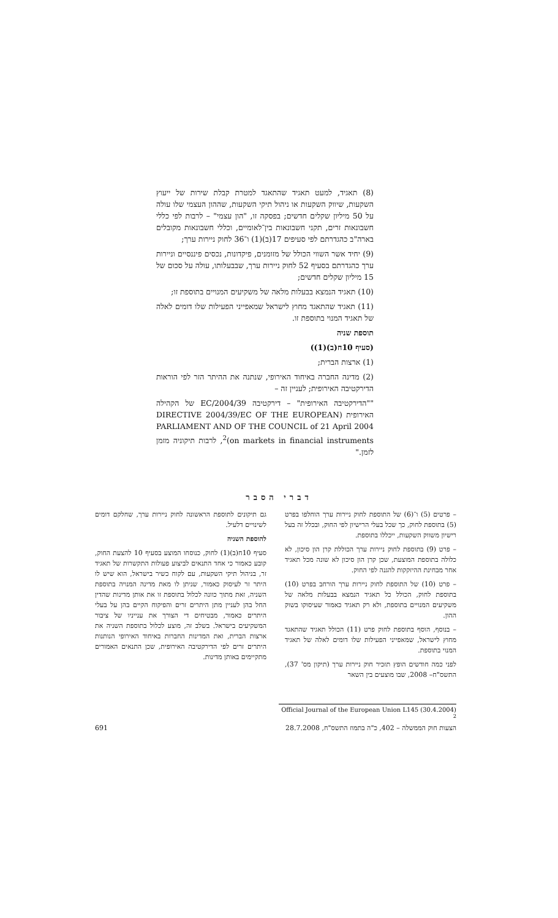(8) תאגיד, למעט תאגיד שהתאגד למטרת קבלת שירות של ייעוץ השקעות, שיווק השקעות או ניהול תיקי השקעות, שההון העצמי שלו עולה על 50 מיליון שקלים חדשים; בפסקה זו, "הון עצמי" – לרבות לפי כללי חשבונאות זרים, תקני חשבונאות בין־לאומיים, וכללי חשבונאות מקובלים בארה"ב כהגדרתם לפי סעיפים 17(ב)(1) ו־36 לחוק ניירות ערך;
(9) יחיד אשר השווי הכולל של מזומנים, פיקדונות, נכסים פיננסיים וניירות ערך כהגדרתם בסעיף 52 לחוק ניירות ערך, שבבעלותו, עולה על סכום של 15 מיליון שקלים חדשים;
(10) תאגיד הנמצא בבעלות מלאה של משקיעים המנויים בתוספת זו;
(11) תאגיד שהתאגד מחוץ לישראל שמאפייני הפעילות שלו דומים לאלה של תאגיד המנוי בתוספת זו.
תוספת שניה
(סעיף 10ח(ב)(1))
(1) ארצות הברית;
(2) מדינה החברה באיחוד האירופי, שנתנה את ההיתר הזר לפי הוראות הדירקטיבה האירופית; לעניין זה –
""הדירקטיבה האירופית" – דירקטיבה 2004/39/EC של הקהילה האירופית (DIRECTIVE 2004/39/EC OF THE EUROPEAN PARLIAMENT AND OF THE COUNCIL of 21 April 2004 on markets in financial instruments)<sup>2</sup>, לרבות תיקוניה מזמן לזמן."
דברי הסבר
– פרטים (5) ו־(6) של התוספת לחוק ניירות ערך הוחלפו בפרט (5) בתוספת לחוק, כך שכל בעלי הרישיון לפי החוק, ובכלל זה בעל רישיון משווק השקעות, ייכללו בתוספת.
– פרט (9) בתוספת לחוק ניירות ערך הכוללת קרן הון סיכון, לא כלולה בתוספת המוצעת, שכן קרן הון סיכון לא שונה מכל תאגיד אחר מבחינת ההיזקקות להגנה לפי החוק.
– פרט (10) של התוספת לחוק ניירות ערך הורחב בפרט (10) בתוספת לחוק, הכולל כל תאגיד הנמצא בבעלות מלאה של משקיעים המנויים בתוספת, ולא רק תאגיד כאמור שעיסוקו בשוק ההון.
– בנוסף, הוסף בתוספת לחוק פרט (11) הכולל תאגיד שהתאגד מחוץ לישראל, שמאפייני הפעילות שלו דומים לאלה של תאגיד המנוי בתוספת.
לפני כמה חודשים הופץ תזכיר חוק ניירות ערך (תיקון מס' 37), התשס"ח– 2008, שבו מוצעים בין השאר
גם תיקונים לתוספת הראשונה לחוק ניירות ערך, שחלקם דומים לשינויים דלעיל.
להוספת השניה
סעיף 10ח(ב)(1) לחוק, כנוסחו המוצע בסעיף 10 להצעת החוק, קובע כאמור כי אחד התנאים לביצוע פעולות התקשרות של תאגיד זר, בניהול תיקי השקעות, עם לקוח כשיר בישראל, הוא שיש לו היתר זר לעיסוק כאמור, שניתן לו מאת מדינה המנויה בתוספת השניה, זאת מתוך כוונה לכלול בתוספת זו את אותן מדינות שהדין החל בהן לעניין מתן היתרים זרים והפיקוח הקיים בהן על בעלי היתרים כאמור, מבטיחים די הצורך את ענייניו של ציבור המשקיעים בישראל. בשלב זה, מוצע לכלול בתוספת השניה את ארצות הברית, ואת המדינות החברות באיחוד האירופי הנותנות היתרים זרים לפי הדירקטיבה האירופית, שכן התנאים האמורים מתקיימים באותן מדינות.
Official Journal of the European Union L145 (30.4.2004) <sup>2</sup>
הצעות חוק הממשלה – 402, כ"ה בתמוז התשס"ח, 28.7.2008 691